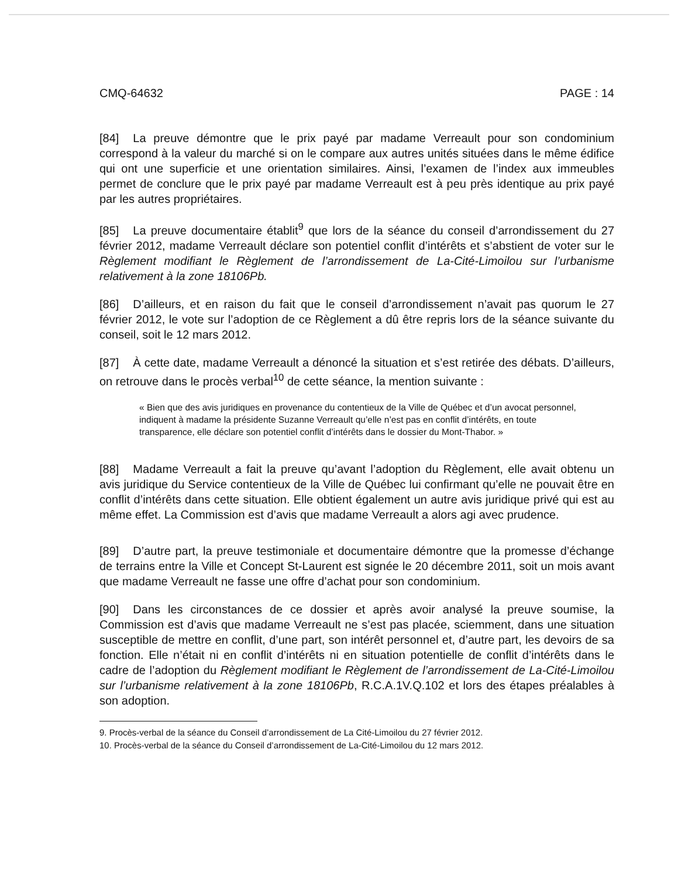CMQ-64632 PAGE : 14
[84] La preuve démontre que le prix payé par madame Verreault pour son condominium correspond à la valeur du marché si on le compare aux autres unités situées dans le même édifice qui ont une superficie et une orientation similaires. Ainsi, l’examen de l’index aux immeubles permet de conclure que le prix payé par madame Verreault est à peu près identique au prix payé par les autres propriétaires.
[85] La preuve documentaire établit<sup>9</sup> que lors de la séance du conseil d’arrondissement du 27 février 2012, madame Verreault déclare son potentiel conflit d’intérêts et s’abstient de voter sur le Règlement modifiant le Règlement de l’arrondissement de La-Cité-Limoilou sur l’urbanisme relativement à la zone 18106Pb.
[86] D’ailleurs, et en raison du fait que le conseil d’arrondissement n’avait pas quorum le 27 février 2012, le vote sur l’adoption de ce Règlement a dû être repris lors de la séance suivante du conseil, soit le 12 mars 2012.
[87] À cette date, madame Verreault a dénoncé la situation et s’est retirée des débats. D’ailleurs, on retrouve dans le procès verbal<sup>10</sup> de cette séance, la mention suivante :
« Bien que des avis juridiques en provenance du contentieux de la Ville de Québec et d’un avocat personnel, indiquent à madame la présidente Suzanne Verreault qu’elle n’est pas en conflit d’intérêts, en toute transparence, elle déclare son potentiel conflit d’intérêts dans le dossier du Mont-Thabor. »
[88] Madame Verreault a fait la preuve qu’avant l’adoption du Règlement, elle avait obtenu un avis juridique du Service contentieux de la Ville de Québec lui confirmant qu’elle ne pouvait être en conflit d’intérêts dans cette situation. Elle obtient également un autre avis juridique privé qui est au même effet. La Commission est d’avis que madame Verreault a alors agi avec prudence.
[89] D’autre part, la preuve testimoniale et documentaire démontre que la promesse d’échange de terrains entre la Ville et Concept St-Laurent est signée le 20 décembre 2011, soit un mois avant que madame Verreault ne fasse une offre d’achat pour son condominium.
[90] Dans les circonstances de ce dossier et après avoir analysé la preuve soumise, la Commission est d’avis que madame Verreault ne s’est pas placée, sciemment, dans une situation susceptible de mettre en conflit, d’une part, son intérêt personnel et, d’autre part, les devoirs de sa fonction. Elle n’était ni en conflit d’intérêts ni en situation potentielle de conflit d’intérêts dans le cadre de l’adoption du Règlement modifiant le Règlement de l’arrondissement de La-Cité-Limoilou sur l’urbanisme relativement à la zone 18106Pb, R.C.A.1V.Q.102 et lors des étapes préalables à son adoption.
9. Procès-verbal de la séance du Conseil d’arrondissement de La Cité-Limoilou du 27 février 2012.
10. Procès-verbal de la séance du Conseil d’arrondissement de La-Cité-Limoilou du 12 mars 2012.